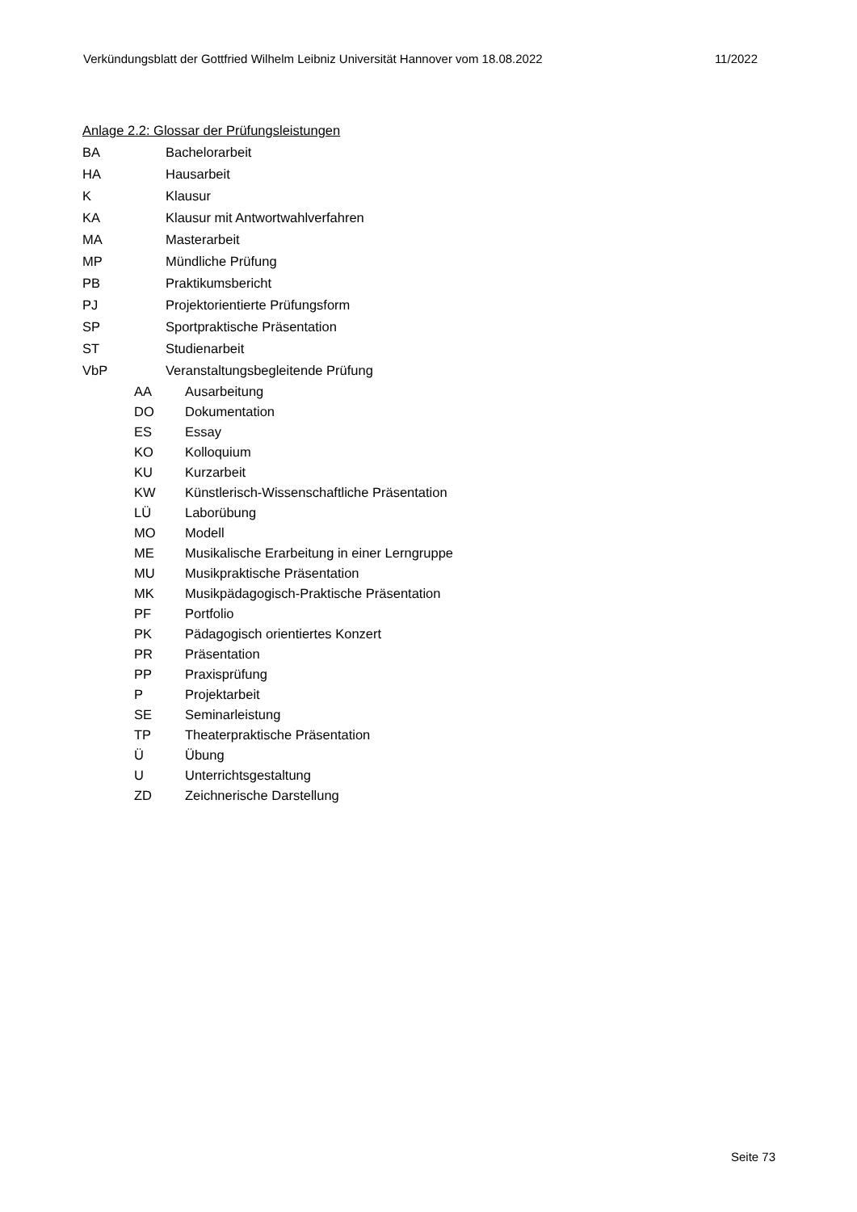Verkündungsblatt der Gottfried Wilhelm Leibniz Universität Hannover vom 18.08.2022 11/2022
Anlage 2.2: Glossar der Prüfungsleistungen
BA Bachelorarbeit
HA Hausarbeit
K Klausur
KA Klausur mit Antwortwahlverfahren
MA Masterarbeit
MP Mündliche Prüfung
PB Praktikumsbericht
PJ Projektorientierte Prüfungsform
SP Sportpraktische Präsentation
ST Studienarbeit
VbP Veranstaltungsbegleitende Prüfung
AA Ausarbeitung
DO Dokumentation
ES Essay
KO Kolloquium
KU Kurzarbeit
KW Künstlerisch-Wissenschaftliche Präsentation
LÜ Laborübung
MO Modell
ME Musikalische Erarbeitung in einer Lerngruppe
MU Musikpraktische Präsentation
MK Musikpädagogisch-Praktische Präsentation
PF Portfolio
PK Pädagogisch orientiertes Konzert
PR Präsentation
PP Praxisprüfung
P Projektarbeit
SE Seminarleistung
TP Theaterpraktische Präsentation
Ü Übung
U Unterrichtsgestaltung
ZD Zeichnerische Darstellung
Seite 73